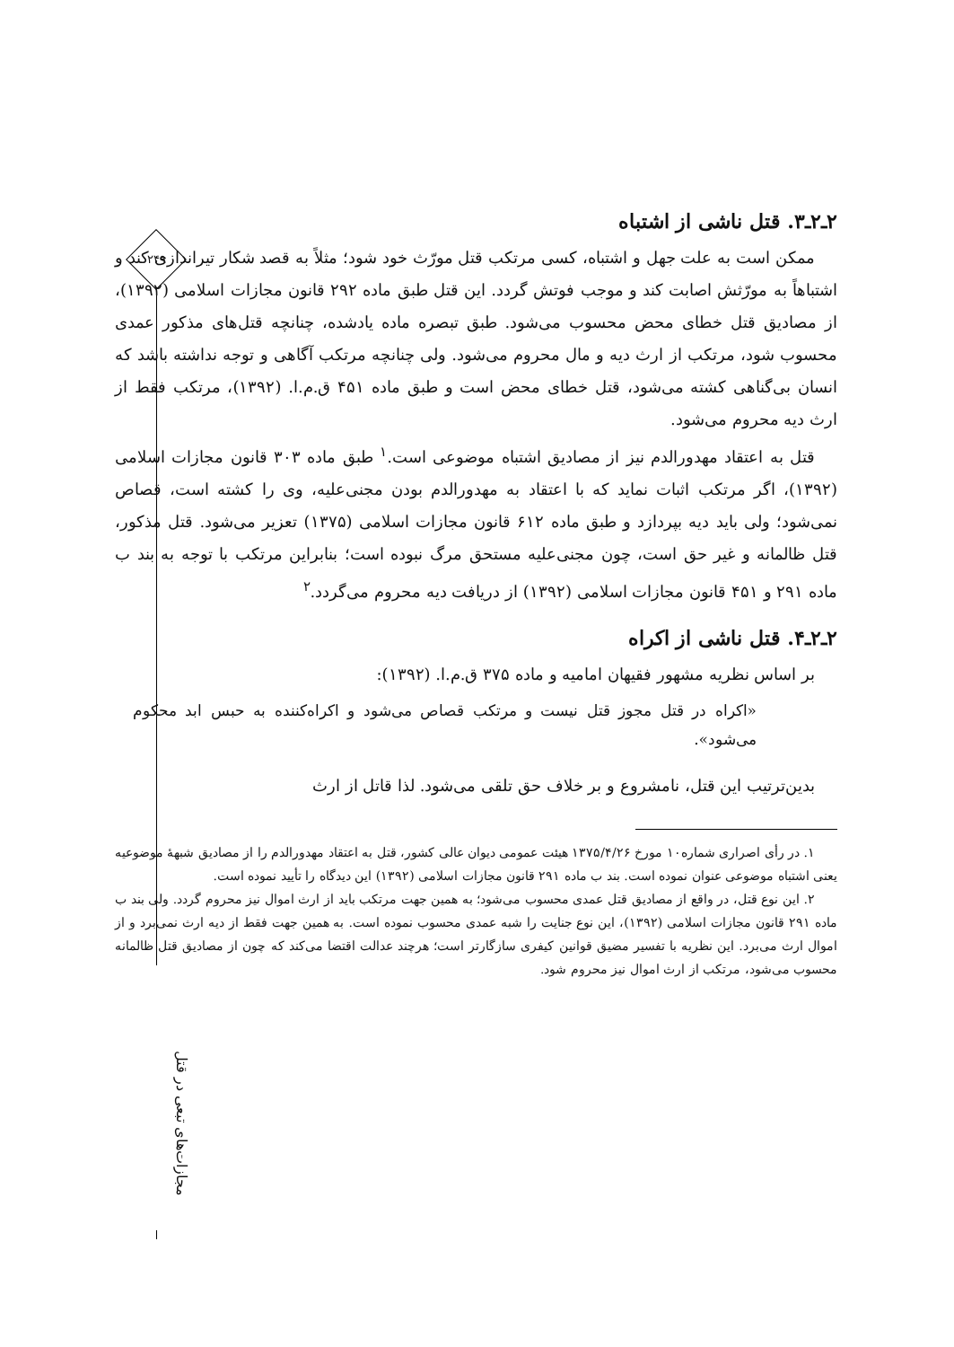۲۴۹
مجازات‌های تبعی در قتل
۲ـ۲ـ۳. قتل ناشی از اشتباه
ممکن است به علت جهل و اشتباه، کسی مرتکب قتل مورّث خود شود؛ مثلاً به قصد شکار تیراندازی کند و اشتباهاً به مورّثش اصابت کند و موجب فوتش گردد. این قتل طبق ماده ۲۹۲ قانون مجازات اسلامی (۱۳۹۲)، از مصادیق قتل خطای محض محسوب می‌شود. طبق تبصره ماده یادشده، چنانچه قتل‌های مذکور عمدی محسوب شود، مرتکب از ارث دیه و مال محروم می‌شود. ولی چنانچه مرتکب آگاهی و توجه نداشته باشد که انسان بی‌گناهی کشته می‌شود، قتل خطای محض است و طبق ماده ۴۵۱ ق.م.ا. (۱۳۹۲)، مرتکب فقط از ارث دیه محروم می‌شود.
قتل به اعتقاد مهدورالدم نیز از مصادیق اشتباه موضوعی است.<sup>۱</sup> طبق ماده ۳۰۳ قانون مجازات اسلامی (۱۳۹۲)، اگر مرتکب اثبات نماید که با اعتقاد به مهدورالدم بودن مجنی‌علیه، وی را کشته است، قصاص نمی‌شود؛ ولی باید دیه بپردازد و طبق ماده ۶۱۲ قانون مجازات اسلامی (۱۳۷۵) تعزیر می‌شود. قتل مذکور، قتل ظالمانه و غیر حق است، چون مجنی‌علیه مستحق مرگ نبوده است؛ بنابراین مرتکب با توجه به بند ب ماده ۲۹۱ و ۴۵۱ قانون مجازات اسلامی (۱۳۹۲) از دریافت دیه محروم می‌گردد.<sup>۲</sup>
۲ـ۲ـ۴. قتل ناشی از اکراه
بر اساس نظریه مشهور فقیهان امامیه و ماده ۳۷۵ ق.م.ا. (۱۳۹۲):
«اکراه در قتل مجوز قتل نیست و مرتکب قصاص می‌شود و اکراه‌کننده به حبس ابد محکوم می‌شود».
بدین‌ترتیب این قتل، نامشروع و بر خلاف حق تلقی می‌شود. لذا قاتل از ارث
۱. در رأی اصراری شماره۱۰ مورخ ۱۳۷۵/۴/۲۶ هیئت عمومی دیوان عالی کشور، قتل به اعتقاد مهدورالدم را از مصادیق شبههٔ موضوعیه یعنی اشتباه موضوعی عنوان نموده است. بند ب ماده ۲۹۱ قانون مجازات اسلامی (۱۳۹۲) این دیدگاه را تأیید نموده است.
۲. این نوع قتل، در واقع از مصادیق قتل عمدی محسوب می‌شود؛ به همین جهت مرتکب باید از ارث اموال نیز محروم گردد. ولی بند ب ماده ۲۹۱ قانون مجازات اسلامی (۱۳۹۲)، این نوع جنایت را شبه عمدی محسوب نموده است. به همین جهت فقط از دیه ارث نمی‌برد و از اموال ارث می‌برد. این نظریه با تفسیر مضیق قوانین کیفری سازگارتر است؛ هرچند عدالت اقتضا می‌کند که چون از مصادیق قتل ظالمانه محسوب می‌شود، مرتکب از ارث اموال نیز محروم شود.